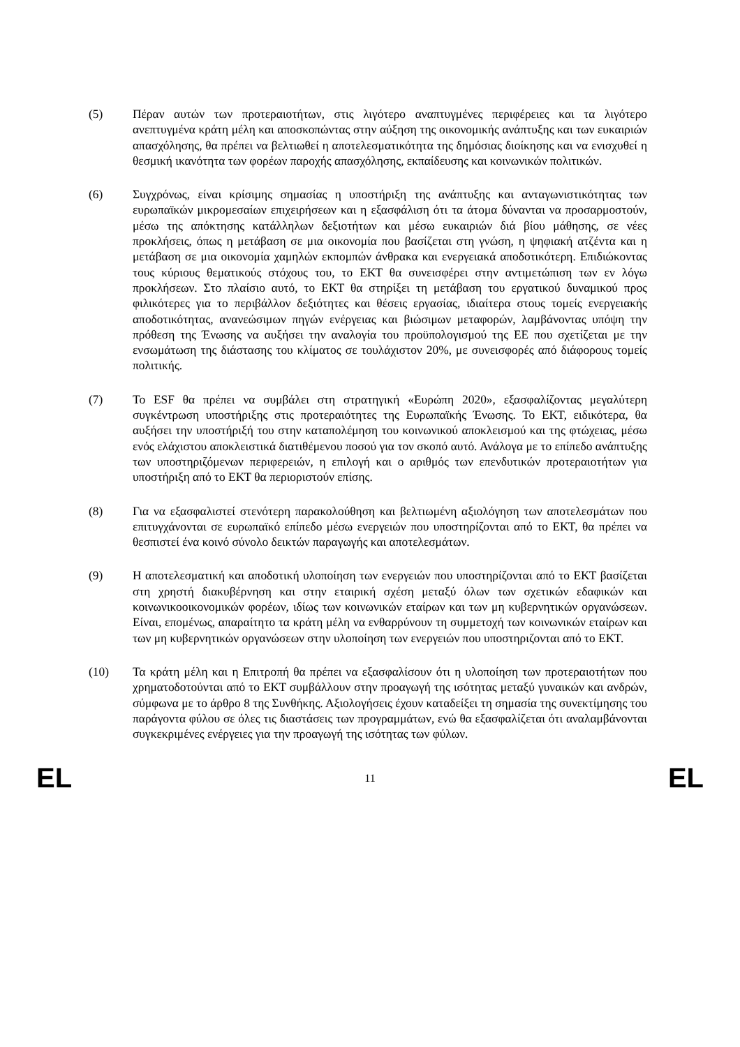(5) Πέραν αυτών των προτεραιοτήτων, στις λιγότερο αναπτυγμένες περιφέρειες και τα λιγότερο ανεπτυγμένα κράτη μέλη και αποσκοπώντας στην αύξηση της οικονομικής ανάπτυξης και των ευκαιριών απασχόλησης, θα πρέπει να βελτιωθεί η αποτελεσματικότητα της δημόσιας διοίκησης και να ενισχυθεί η θεσμική ικανότητα των φορέων παροχής απασχόλησης, εκπαίδευσης και κοινωνικών πολιτικών.
(6) Συγχρόνως, είναι κρίσιμης σημασίας η υποστήριξη της ανάπτυξης και ανταγωνιστικότητας των ευρωπαϊκών μικρομεσαίων επιχειρήσεων και η εξασφάλιση ότι τα άτομα δύνανται να προσαρμοστούν, μέσω της απόκτησης κατάλληλων δεξιοτήτων και μέσω ευκαιριών διά βίου μάθησης, σε νέες προκλήσεις, όπως η μετάβαση σε μια οικονομία που βασίζεται στη γνώση, η ψηφιακή ατζέντα και η μετάβαση σε μια οικονομία χαμηλών εκπομπών άνθρακα και ενεργειακά αποδοτικότερη. Επιδιώκοντας τους κύριους θεματικούς στόχους του, το ΕΚΤ θα συνεισφέρει στην αντιμετώπιση των εν λόγω προκλήσεων. Στο πλαίσιο αυτό, το ΕΚΤ θα στηρίξει τη μετάβαση του εργατικού δυναμικού προς φιλικότερες για το περιβάλλον δεξιότητες και θέσεις εργασίας, ιδιαίτερα στους τομείς ενεργειακής αποδοτικότητας, ανανεώσιμων πηγών ενέργειας και βιώσιμων μεταφορών, λαμβάνοντας υπόψη την πρόθεση της Ένωσης να αυξήσει την αναλογία του προϋπολογισμού της ΕΕ που σχετίζεται με την ενσωμάτωση της διάστασης του κλίματος σε τουλάχιστον 20%, με συνεισφορές από διάφορους τομείς πολιτικής.
(7) Το ESF θα πρέπει να συμβάλει στη στρατηγική «Ευρώπη 2020», εξασφαλίζοντας μεγαλύτερη συγκέντρωση υποστήριξης στις προτεραιότητες της Ευρωπαϊκής Ένωσης. Το ΕΚΤ, ειδικότερα, θα αυξήσει την υποστήριξή του στην καταπολέμηση του κοινωνικού αποκλεισμού και της φτώχειας, μέσω ενός ελάχιστου αποκλειστικά διατιθέμενου ποσού για τον σκοπό αυτό. Ανάλογα με το επίπεδο ανάπτυξης των υποστηριζόμενων περιφερειών, η επιλογή και ο αριθμός των επενδυτικών προτεραιοτήτων για υποστήριξη από το ΕΚΤ θα περιοριστούν επίσης.
(8) Για να εξασφαλιστεί στενότερη παρακολούθηση και βελτιωμένη αξιολόγηση των αποτελεσμάτων που επιτυγχάνονται σε ευρωπαϊκό επίπεδο μέσω ενεργειών που υποστηρίζονται από το ΕΚΤ, θα πρέπει να θεσπιστεί ένα κοινό σύνολο δεικτών παραγωγής και αποτελεσμάτων.
(9) Η αποτελεσματική και αποδοτική υλοποίηση των ενεργειών που υποστηρίζονται από το ΕΚΤ βασίζεται στη χρηστή διακυβέρνηση και στην εταιρική σχέση μεταξύ όλων των σχετικών εδαφικών και κοινωνικοοικονομικών φορέων, ιδίως των κοινωνικών εταίρων και των μη κυβερνητικών οργανώσεων. Είναι, επομένως, απαραίτητο τα κράτη μέλη να ενθαρρύνουν τη συμμετοχή των κοινωνικών εταίρων και των μη κυβερνητικών οργανώσεων στην υλοποίηση των ενεργειών που υποστηριζονται από το ΕΚΤ.
(10) Τα κράτη μέλη και η Επιτροπή θα πρέπει να εξασφαλίσουν ότι η υλοποίηση των προτεραιοτήτων που χρηματοδοτούνται από το ΕΚΤ συμβάλλουν στην προαγωγή της ισότητας μεταξύ γυναικών και ανδρών, σύμφωνα με το άρθρο 8 της Συνθήκης. Αξιολογήσεις έχουν καταδείξει τη σημασία της συνεκτίμησης του παράγοντα φύλου σε όλες τις διαστάσεις των προγραμμάτων, ενώ θα εξασφαλίζεται ότι αναλαμβάνονται συγκεκριμένες ενέργειες για την προαγωγή της ισότητας των φύλων.
EL 11 EL